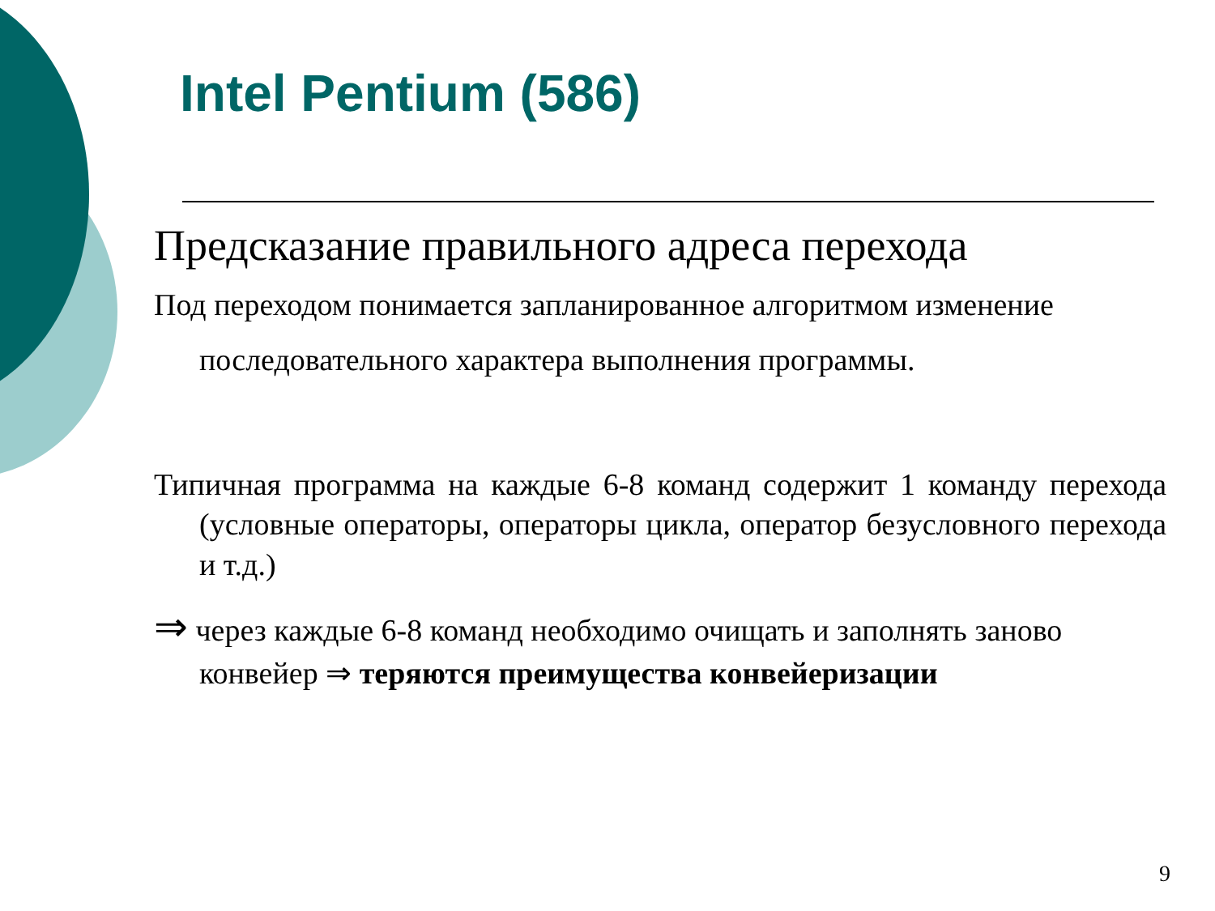Intel Pentium (586)
Предсказание правильного адреса перехода
Под переходом понимается запланированное алгоритмом изменение последовательного характера выполнения программы.
Типичная программа на каждые 6-8 команд содержит 1 команду перехода (условные операторы, операторы цикла, оператор безусловного перехода и т.д.)
⇒ через каждые 6-8 команд необходимо очищать и заполнять заново конвейер ⇒ теряются преимущества конвейеризации
9